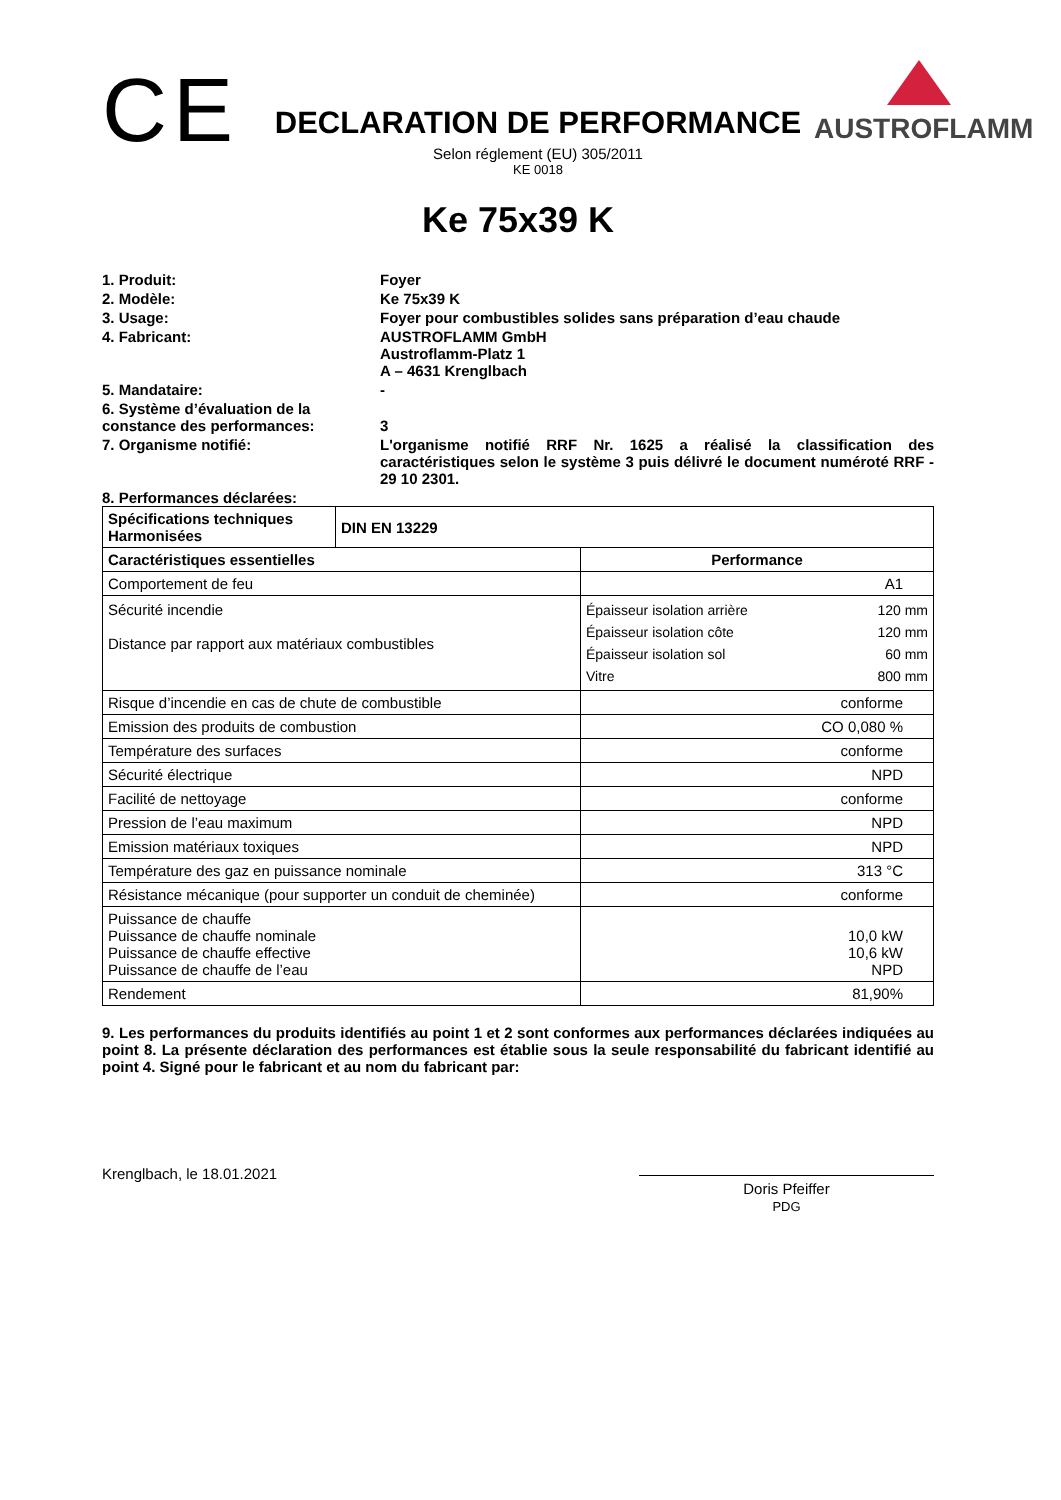CE
DECLARATION DE PERFORMANCE
Selon réglement (EU) 305/2011
KE 0018
AUSTROFLAMM
Ke 75x39 K
1. Produit:
Foyer
2. Modèle:
Ke 75x39 K
3. Usage:
Foyer pour combustibles solides sans préparation d’eau chaude
4. Fabricant:
AUSTROFLAMM GmbH
Austroflamm-Platz 1
A – 4631 Krenglbach
5. Mandataire:
-
6. Système d’évaluation de la
constance des performances:
3
7. Organisme notifié:
L'organisme notifié RRF Nr. 1625 a réalisé la classification des caractéristiques selon le système 3 puis délivré le document numéroté RRF - 29 10 2301.
8. Performances déclarées:
| Spécifications techniques Harmonisées | DIN EN 13229 | |
| --- | --- | --- |
| Caractéristiques essentielles | | Performance |
| Comportement de feu | | A1 |
| Sécurité incendie Distance par rapport aux matériaux combustibles | | / Épaisseur isolation arrière / 120 mm / / Épaisseur isolation côte / 120 mm / / Épaisseur isolation sol / 60 mm / / Vitre / 800 mm / |
| Risque d’incendie en cas de chute de combustible | | conforme |
| Emission des produits de combustion | | CO 0,080 % |
| Température des surfaces | | conforme |
| Sécurité électrique | | NPD |
| Facilité de nettoyage | | conforme |
| Pression de l’eau maximum | | NPD |
| Emission matériaux toxiques | | NPD |
| Température des gaz en puissance nominale | | 313 °C |
| Résistance mécanique (pour supporter un conduit de cheminée) | | conforme |
| Puissance de chauffe Puissance de chauffe nominale Puissance de chauffe effective Puissance de chauffe de l’eau | | 10,0 kW 10,6 kW NPD |
| Rendement | | 81,90% |
9. Les performances du produits identifiés au point 1 et 2 sont conformes aux performances déclarées indiquées au point 8. La présente déclaration des performances est établie sous la seule responsabilité du fabricant identifié au point 4. Signé pour le fabricant et au nom du fabricant par:
Krenglbach, le 18.01.2021
Doris Pfeiffer
PDG